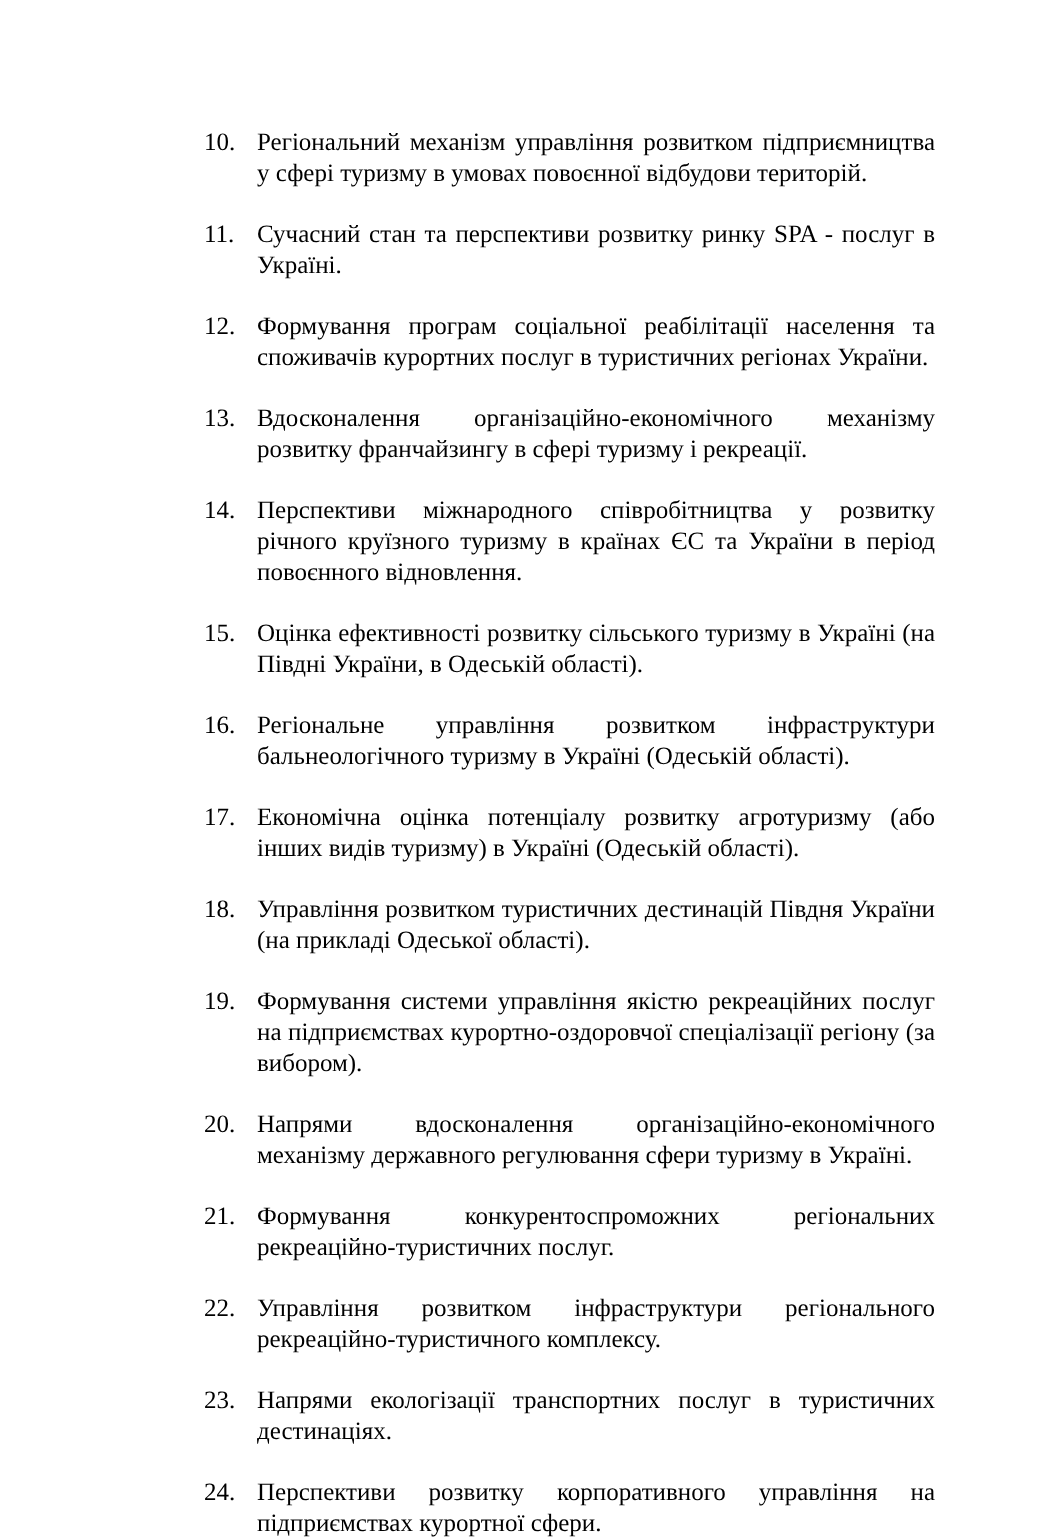10. Регіональний механізм управління розвитком підприємництва у сфері туризму в умовах повоєнної відбудови територій.
11. Сучасний стан та перспективи розвитку ринку SPA - послуг в Україні.
12. Формування програм соціальної реабілітації населення та споживачів курортних послуг в туристичних регіонах України.
13. Вдосконалення організаційно-економічного механізму розвитку франчайзингу в сфері туризму і рекреації.
14. Перспективи міжнародного співробітництва у розвитку річного круїзного туризму в країнах ЄС та України в період повоєнного відновлення.
15. Оцінка ефективності розвитку сільського туризму в Україні (на Півдні України, в Одеській області).
16. Регіональне управління розвитком інфраструктури бальнеологічного туризму в Україні (Одеській області).
17. Економічна оцінка потенціалу розвитку агротуризму (або інших видів туризму) в Україні (Одеській області).
18. Управління розвитком туристичних дестинацій Півдня України (на прикладі Одеської області).
19. Формування системи управління якістю рекреаційних послуг на підприємствах курортно-оздоровчої спеціалізації регіону (за вибором).
20. Напрями вдосконалення організаційно-економічного механізму державного регулювання сфери туризму в Україні.
21. Формування конкурентоспроможних регіональних рекреаційно-туристичних послуг.
22. Управління розвитком інфраструктури регіонального рекреаційно-туристичного комплексу.
23. Напрями екологізації транспортних послуг в туристичних дестинаціях.
24. Перспективи розвитку корпоративного управління на підприємствах курортної сфери.